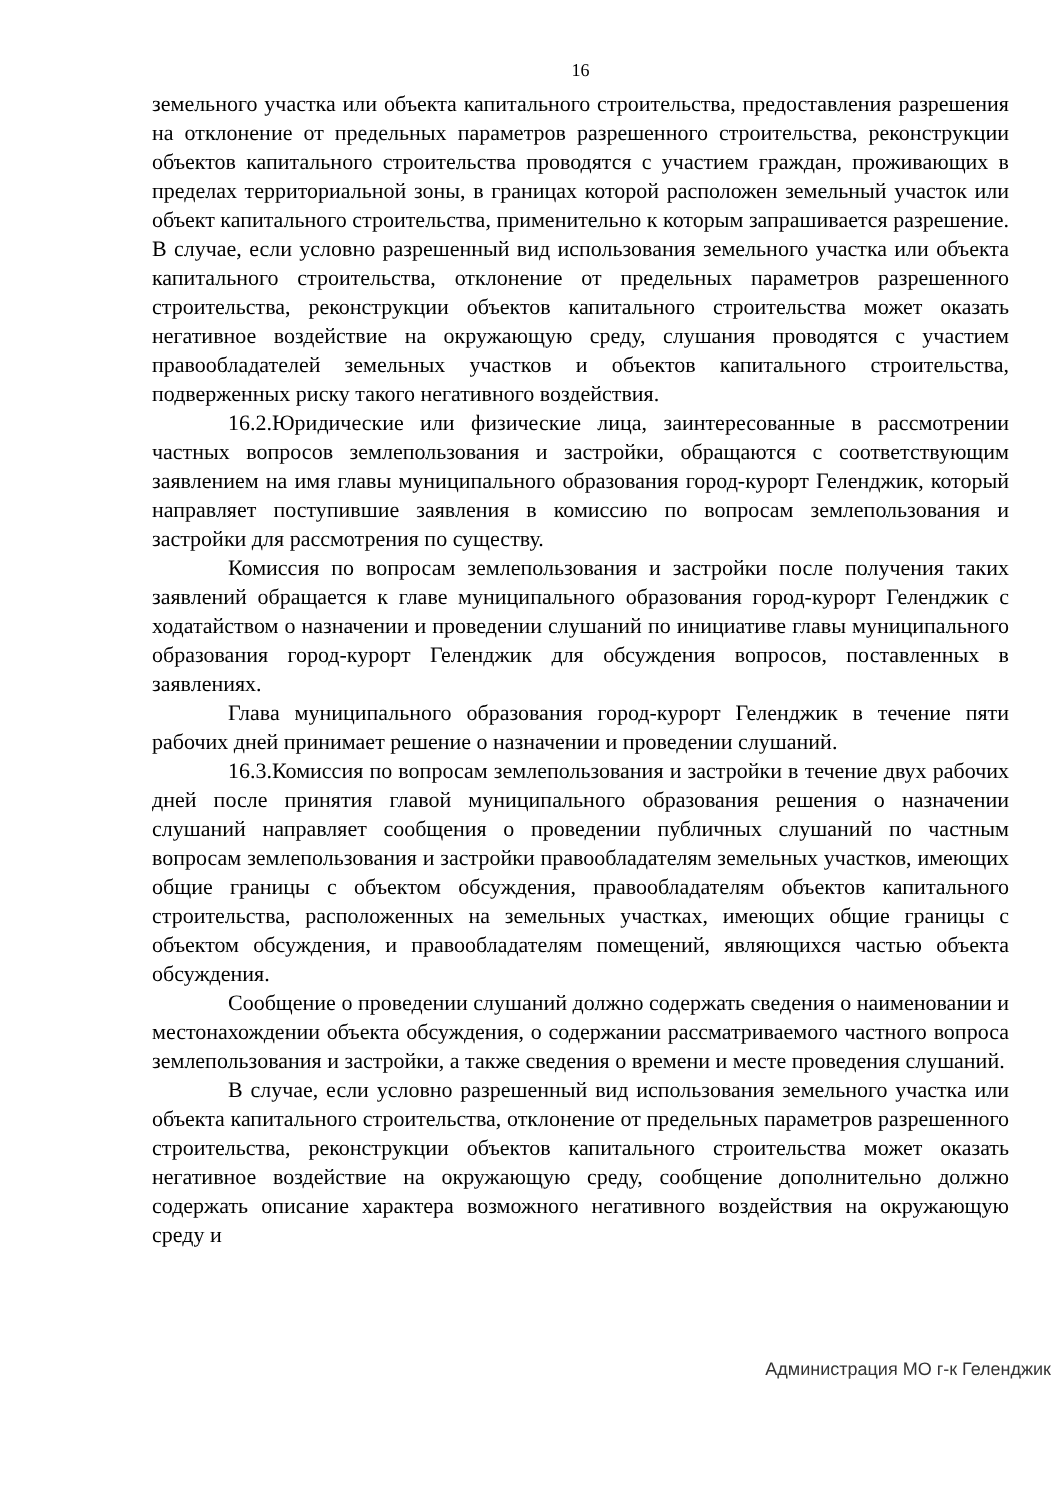16
земельного участка или объекта капитального строительства, предоставления разрешения на отклонение от предельных параметров разрешенного строительства, реконструкции объектов капитального строительства проводятся с участием граждан, проживающих в пределах территориальной зоны, в границах которой расположен земельный участок или объект капитального строительства, применительно к которым запрашивается разрешение. В случае, если условно разрешенный вид использования земельного участка или объекта капитального строительства, отклонение от предельных параметров разрешенного строительства, реконструкции объектов капитального строительства может оказать негативное воздействие на окружающую среду, слушания проводятся с участием правообладателей земельных участков и объектов капитального строительства, подверженных риску такого негативного воздействия.
16.2.Юридические или физические лица, заинтересованные в рассмотрении частных вопросов землепользования и застройки, обращаются с соответствующим заявлением на имя главы муниципального образования город-курорт Геленджик, который направляет поступившие заявления в комиссию по вопросам землепользования и застройки для рассмотрения по существу.
Комиссия по вопросам землепользования и застройки после получения таких заявлений обращается к главе муниципального образования город-курорт Геленджик с ходатайством о назначении и проведении слушаний по инициативе главы муниципального образования город-курорт Геленджик для обсуждения вопросов, поставленных в заявлениях.
Глава муниципального образования город-курорт Геленджик в течение пяти рабочих дней принимает решение о назначении и проведении слушаний.
16.3.Комиссия по вопросам землепользования и застройки в течение двух рабочих дней после принятия главой муниципального образования решения о назначении слушаний направляет сообщения о проведении публичных слушаний по частным вопросам землепользования и застройки правообладателям земельных участков, имеющих общие границы с объектом обсуждения, правообладателям объектов капитального строительства, расположенных на земельных участках, имеющих общие границы с объектом обсуждения, и правообладателям помещений, являющихся частью объекта обсуждения.
Сообщение о проведении слушаний должно содержать сведения о наименовании и местонахождении объекта обсуждения, о содержании рассматриваемого частного вопроса землепользования и застройки, а также сведения о времени и месте проведения слушаний.
В случае, если условно разрешенный вид использования земельного участка или объекта капитального строительства, отклонение от предельных параметров разрешенного строительства, реконструкции объектов капитального строительства может оказать негативное воздействие на окружающую среду, сообщение дополнительно должно содержать описание характера возможного негативного воздействия на окружающую среду и
Администрация МО г-к Геленджик